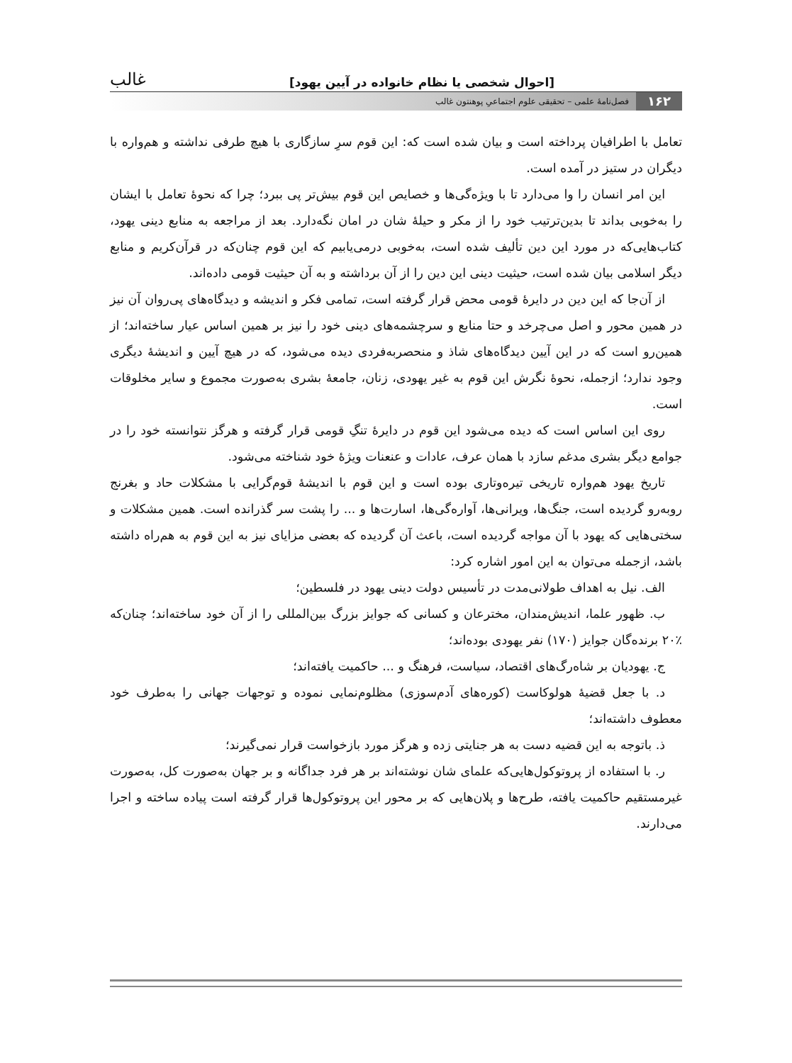[احوال شخصی یا نظام خانواده در آیین یهود] غالب
۱۶۲ فصل‌نامهٔ علمی – تحقیقی علوم اجتماعیِ پوهنتون غالب
تعامل با اطرافیان پرداخته است و بیان شده است که: این قوم سرِ سازگاری با هیچ طرفی نداشته و هم‌واره با دیگران در ستیز در آمده است.
این امر انسان را وا می‌دارد تا با ویژه‌گی‌ها و خصایص این قوم بیش‌تر پی ببرد؛ چرا که نحوهٔ تعامل با ایشان را به‌خوبی بداند تا بدین‌ترتیب خود را از مکر و حیلهٔ شان در امان نگه‌دارد. بعد از مراجعه به منابع دینی یهود، کتاب‌هایی‌که در مورد این دین تألیف شده است، به‌خوبی درمی‌یابیم که این قوم چنان‌که در قرآن‌کریم و منابع دیگر اسلامی بیان شده است، حیثیت دینی این دین را از آن برداشته و به آن حیثیت قومی داده‌اند.
از آن‌جا که این دین در دایرهٔ قومی محض قرار گرفته است، تمامی فکر و اندیشه و دیدگاه‌های پی‌روان آن نیز در همین محور و اصل می‌چرخد و حتا منابع و سرچشمه‌های دینی خود را نیز بر همین اساس عیار ساخته‌اند؛ از همین‌رو است که در این آیین دیدگاه‌های شاذ و منحصربه‌فردی دیده می‌شود، که در هیچ آیین و اندیشهٔ دیگری وجود ندارد؛ ازجمله، نحوهٔ نگرش این قوم به غیر یهودی، زنان، جامعهٔ بشری به‌صورت مجموع و سایر مخلوقات است.
روی این اساس است که دیده می‌شود این قوم در دایرهٔ تنگِ قومی قرار گرفته و هرگز نتوانسته خود را در جوامع دیگر بشری مدغم سازد با همان عرف، عادات و عنعنات ویژهٔ خود شناخته می‌شود.
تاریخ یهود هم‌واره تاریخی تیره‌وتاری بوده است و این قوم با اندیشهٔ قوم‌گرایی با مشکلات حاد و بغرنج روبه‌رو گردیده است، جنگ‌ها، ویرانی‌ها، آواره‌گی‌ها، اسارت‌ها و ... را پشت سر گذرانده است. همین مشکلات و سختی‌هایی که یهود با آن مواجه گردیده است، باعث آن گردیده که بعضی مزایای نیز به این قوم به هم‌راه داشته باشد، ازجمله می‌توان به این امور اشاره کرد:
الف. نیل به اهداف طولانی‌مدت در تأسیس دولت دینی یهود در فلسطین؛
ب. ظهور علما، اندیش‌مندان، مخترعان و کسانی که جوایز بزرگ بین‌المللی را از آن خود ساخته‌اند؛ چنان‌که ٪۲۰ برنده‌گان جوایز (۱۷۰) نفر یهودی بوده‌اند؛
ج. یهودیان بر شاه‌رگ‌های اقتصاد، سیاست، فرهنگ و ... حاکمیت یافته‌اند؛
د. با جعل قضیهٔ هولوکاست (کوره‌های آدم‌سوزی) مظلوم‌نمایی نموده و توجهات جهانی را به‌طرف خود معطوف داشته‌اند؛
ذ. باتوجه به این قضیه دست به هر جنایتی زده و هرگز مورد بازخواست قرار نمی‌گیرند؛
ر. با استفاده از پروتوکول‌هایی‌که علمای شان نوشته‌اند بر هر فرد جداگانه و بر جهان به‌صورت کل، به‌صورت غیرمستقیم حاکمیت یافته، طرح‌ها و پلان‌هایی که بر محور این پروتوکول‌ها قرار گرفته است پیاده ساخته و اجرا می‌دارند.